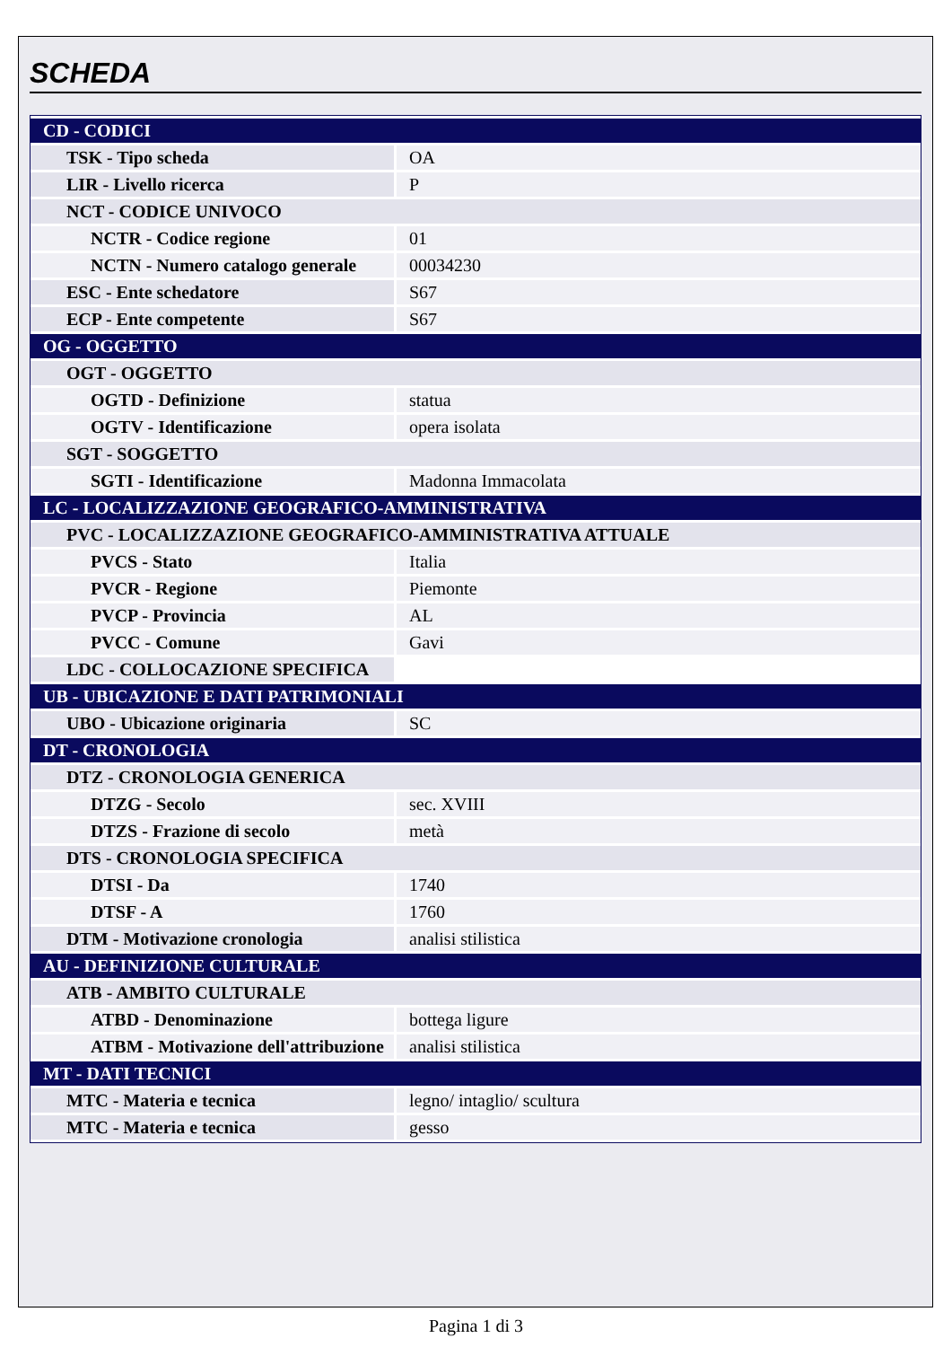SCHEDA
| CD - CODICI | |
| TSK - Tipo scheda | OA |
| LIR - Livello ricerca | P |
| NCT - CODICE UNIVOCO | |
| NCTR - Codice regione | 01 |
| NCTN - Numero catalogo generale | 00034230 |
| ESC - Ente schedatore | S67 |
| ECP - Ente competente | S67 |
| OG - OGGETTO | |
| OGT - OGGETTO | |
| OGTD - Definizione | statua |
| OGTV - Identificazione | opera isolata |
| SGT - SOGGETTO | |
| SGTI - Identificazione | Madonna Immacolata |
| LC - LOCALIZZAZIONE GEOGRAFICO-AMMINISTRATIVA | |
| PVC - LOCALIZZAZIONE GEOGRAFICO-AMMINISTRATIVA ATTUALE | |
| PVCS - Stato | Italia |
| PVCR - Regione | Piemonte |
| PVCP - Provincia | AL |
| PVCC - Comune | Gavi |
| LDC - COLLOCAZIONE SPECIFICA | |
| UB - UBICAZIONE E DATI PATRIMONIALI | |
| UBO - Ubicazione originaria | SC |
| DT - CRONOLOGIA | |
| DTZ - CRONOLOGIA GENERICA | |
| DTZG - Secolo | sec. XVIII |
| DTZS - Frazione di secolo | metà |
| DTS - CRONOLOGIA SPECIFICA | |
| DTSI - Da | 1740 |
| DTSF - A | 1760 |
| DTM - Motivazione cronologia | analisi stilistica |
| AU - DEFINIZIONE CULTURALE | |
| ATB - AMBITO CULTURALE | |
| ATBD - Denominazione | bottega ligure |
| ATBM - Motivazione dell'attribuzione | analisi stilistica |
| MT - DATI TECNICI | |
| MTC - Materia e tecnica | legno/ intaglio/ scultura |
| MTC - Materia e tecnica | gesso |
Pagina 1 di 3